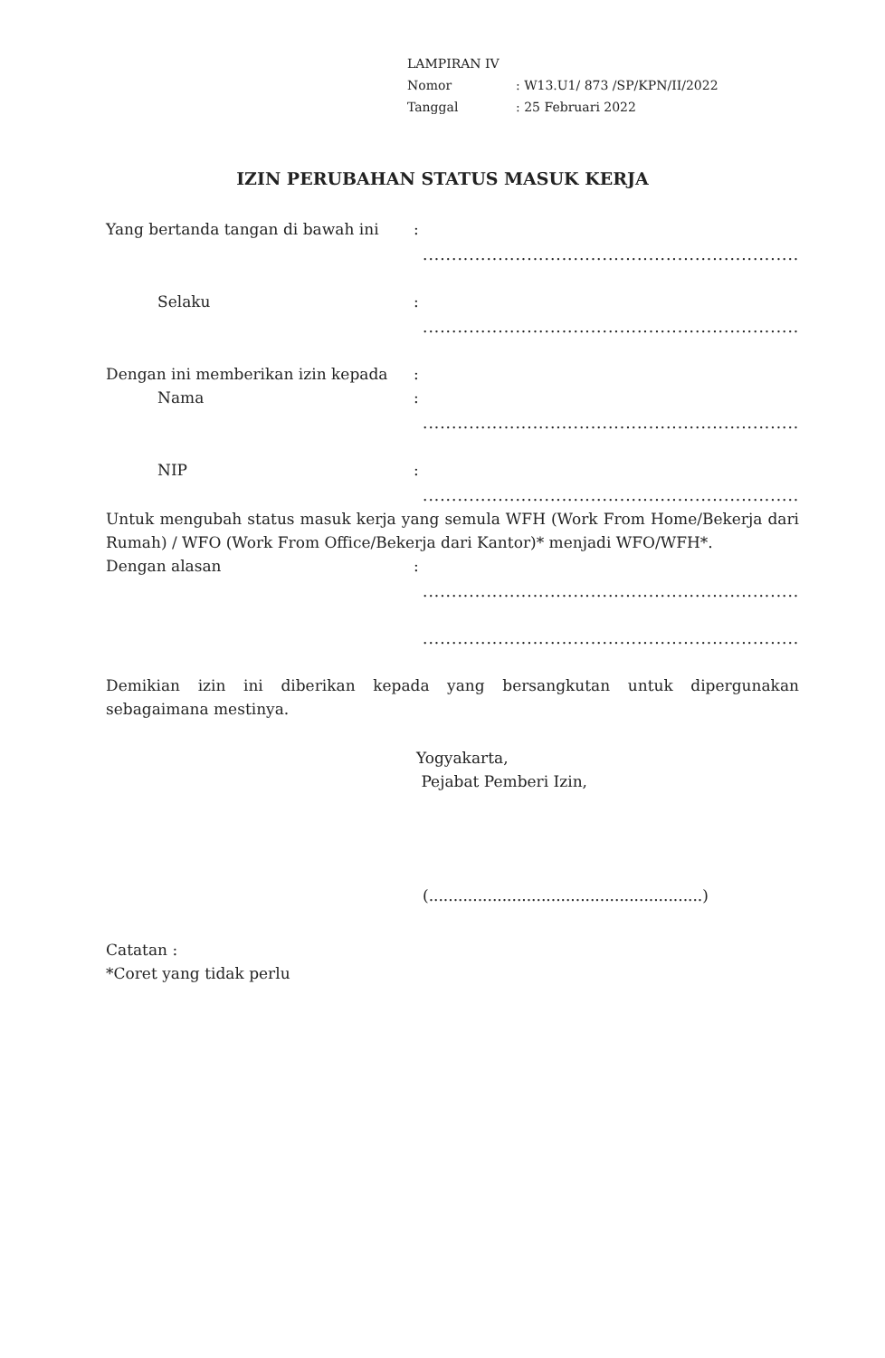LAMPIRAN IV
Nomor: W13.U1/ 873 /SP/KPN/II/2022
Tanggal: 25 Februari 2022
IZIN PERUBAHAN STATUS MASUK KERJA
Yang bertanda tangan di bawah ini :
.................................................................
Selaku :
.................................................................
Dengan ini memberikan izin kepada :
Nama :
.................................................................
NIP :
.................................................................
Untuk mengubah status masuk kerja yang semula WFH (Work From Home/Bekerja dari Rumah) / WFO (Work From Office/Bekerja dari Kantor)* menjadi WFO/WFH*.
Dengan alasan :
.................................................................
.................................................................
Demikian izin ini diberikan kepada yang bersangkutan untuk dipergunakan sebagaimana mestinya.
Yogyakarta,
Pejabat Pemberi Izin,
(........................................................)
Catatan :
*Coret yang tidak perlu